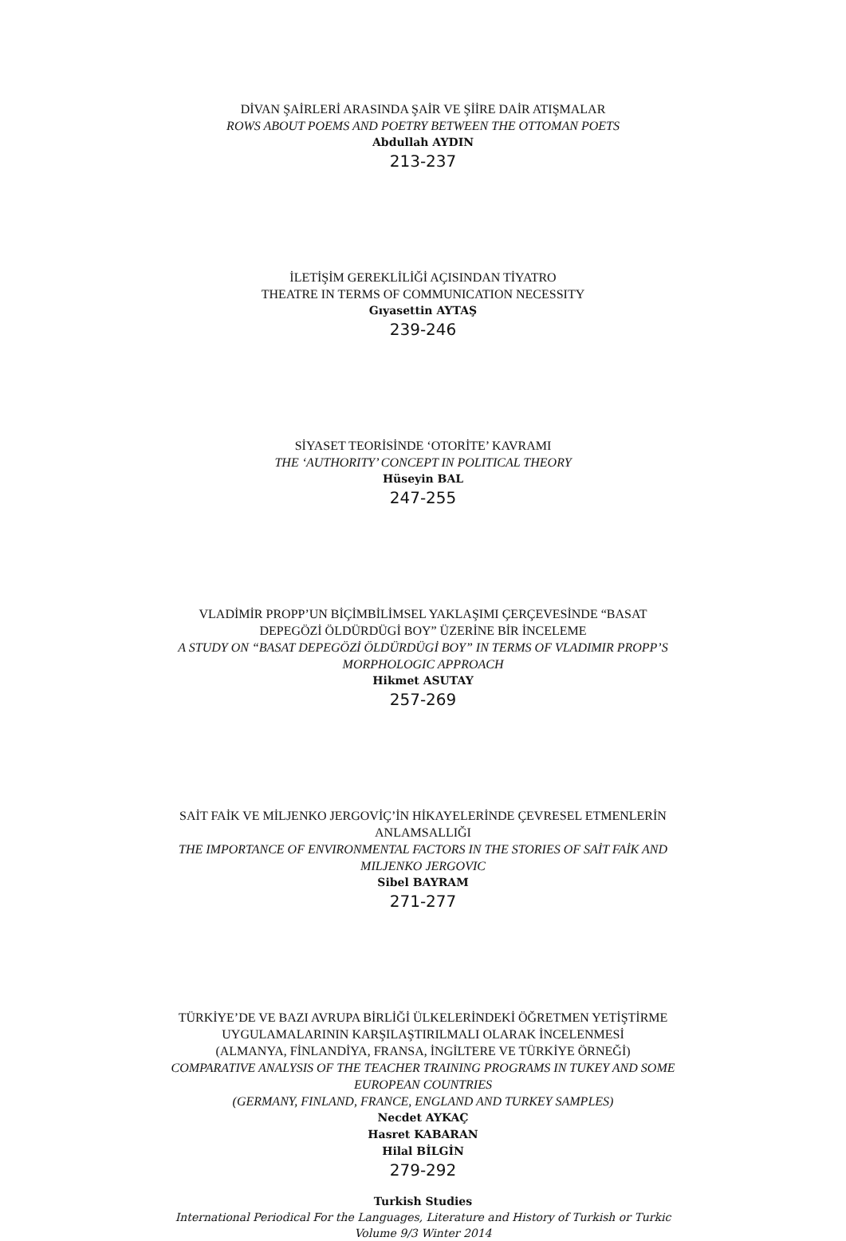DİVAN ŞAİRLERİ ARASINDA ŞAİR VE ŞİİRE DAİR ATIŞMALAR
ROWS ABOUT POEMS AND POETRY BETWEEN THE OTTOMAN POETS
Abdullah AYDIN
213-237
İLETİŞİM GEREKLİLİĞİ AÇISINDAN TİYATRO
THEATRE IN TERMS OF COMMUNICATION NECESSITY
Gıyasettin AYTAŞ
239-246
SİYASET TEORİSİNDE ‘OTORİTE’ KAVRAMI
THE ‘AUTHORITY’ CONCEPT IN POLITICAL THEORY
Hüseyin BAL
247-255
VLADİMİR PROPP’UN BİÇİMBİLİMSEL YAKLAŞIMI ÇERÇEVESİNDE “BASAT DEPEGÖZİ ÖLDÜRDÜGİ BOY” ÜZERİNE BİR İNCELEME
A STUDY ON “BASAT DEPEGÖZİ ÖLDÜRDÜGİ BOY” IN TERMS OF VLADIMIR PROPP’S MORPHOLOGIC APPROACH
Hikmet ASUTAY
257-269
SAİT FAİK VE MİLJENKO JERGOVİÇ’İN HİKAYELERİNDE ÇEVRESEL ETMENLERİN ANLAMSALLIĞI
THE IMPORTANCE OF ENVIRONMENTAL FACTORS IN THE STORIES OF SAİT FAİK AND MILJENKO JERGOVIC
Sibel BAYRAM
271-277
TÜRKİYE’DE VE BAZI AVRUPA BİRLİĞİ ÜLKELERİNDEKİ ÖĞRETMEN YETİŞTİRME UYGULAMALARININ KARŞILAŞTIRILMALI OLARAK İNCELENMESİ
(ALMANYA, FİNLANDİYA, FRANSA, İNGİLTERE VE TÜRKİYE ÖRNEĞİ)
COMPARATIVE ANALYSIS OF THE TEACHER TRAINING PROGRAMS IN TUKEY AND SOME EUROPEAN COUNTRIES
(GERMANY, FINLAND, FRANCE, ENGLAND AND TURKEY SAMPLES)
Necdet AYKAÇ
Hasret KABARAN
Hilal BİLGİN
279-292
Turkish Studies
International Periodical For the Languages, Literature and History of Turkish or Turkic
Volume 9/3 Winter 2014